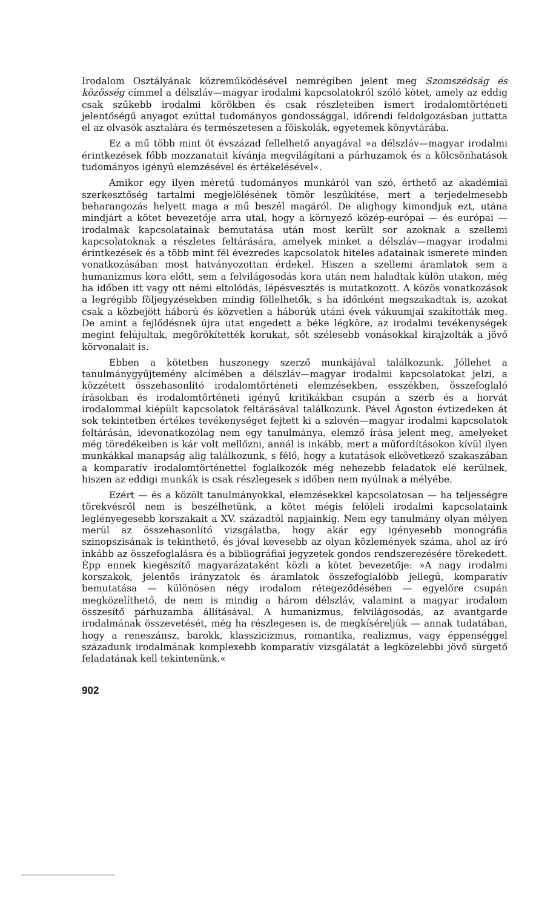Irodalom Osztályának közreműködésével nemrégiben jelent meg Szomszédság és közösség címmel a délszláv—magyar irodalmi kapcsolatokról szóló kötet, amely az eddig csak szűkebb irodalmi körökben és csak részleteiben ismert irodalomtörténeti jelentőségű anyagot ezúttal tudományos gondossággal, időrendi feldolgozásban juttatta el az olvasók asztalára és természetesen a főiskolák, egyetemek könyvtárába.
Ez a mű több mint öt évszázad fellelhető anyagával »a délszláv—magyar irodalmi érintkezések főbb mozzanatait kívánja megvilágítani a párhuzamok és a kölcsönhatások tudományos igényű elemzésével és értékelésével«.
Amikor egy ilyen méretű tudományos munkáról van szó, érthető az akadémiai szerkesztőség tartalmi megjelölésének tömör leszűkítése, mert a terjedelmesebb beharangozás helyett maga a mű beszél magáról. De alighogy kimondjuk ezt, utána mindjárt a kötet bevezetője arra utal, hogy a környező közép-európai — és európai — irodalmak kapcsolatainak bemutatása után most került sor azoknak a szellemi kapcsolatoknak a részletes feltárására, amelyek minket a délszláv—magyar irodalmi érintkezések és a több mint fél évezredes kapcsolatok hiteles adatainak ismerete minden vonatkozásában most hatványozottan érdekel. Hiszen a szellemi áramlatok sem a humanizmus kora előtt, sem a felvilágosodás kora után nem haladtak külön utakon, még ha időben itt vagy ott némi eltolódás, lépésvesztés is mutatkozott. A közös vonatkozások a legrégibb följegyzésekben mindig föllelhetők, s ha időnként megszakadtak is, azokat csak a közbejött háború és közvetlen a háborúk utáni évek vákuumjai szakították meg. De amint a fejlődésnek újra utat engedett a béke légköre, az irodalmi tevékenységek megint felújultak, megörökítették korukat, sőt szélesebb vonásokkal kirajzolták a jövő körvonalait is.
Ebben a kötetben huszonegy szerző munkájával találkozunk. Jóllehet a tanulmánygyűjtemény alcímében a délszláv—magyar irodalmi kapcsolatokat jelzi, a közzétett összehasonlító irodalomtörténeti elemzésekben, esszékben, összefoglaló írásokban és irodalomtörténeti igényű kritikákban csupán a szerb és a horvát irodalommal kiépült kapcsolatok feltárásával találkozunk. Pável Ágoston évtizedeken át sok tekintetben értékes tevékenységet fejtett ki a szlovén—magyar irodalmi kapcsolatok feltárásán, idevonatkozólag nem egy tanulmánya, elemző írása jelent meg, amelyeket még töredékeiben is kár volt mellőzni, annál is inkább, mert a műfordításokon kívül ilyen munkákkal manapság alig találkozunk, s félő, hogy a kutatások elkövetkező szakaszában a komparatív irodalomtörténettel foglalkozók még nehezebb feladatok elé kerülnek, hiszen az eddigi munkák is csak részlegesek s időben nem nyúlnak a mélyébe.
Ezért — és a közölt tanulmányokkal, elemzésekkel kapcsolatosan — ha teljességre törekvésről nem is beszélhetünk, a kötet mégis felöleli irodalmi kapcsolataink leglényegesebb korszakait a XV. századtól napjainkig. Nem egy tanulmány olyan mélyen merül az összehasonlító vizsgálatba, hogy akár egy igényesebb monográfia szinopszisának is tekinthető, és jóval kevesebb az olyan közlemények száma, ahol az író inkább az összefoglalásra és a bibliográfiai jegyzetek gondos rendszerezésére törekedett. Épp ennek kiegészítő magyarázataként közli a kötet bevezetője: »A nagy irodalmi korszakok, jelentős irányzatok és áramlatok összefoglalóbb jellegű, komparatív bemutatása — különösen négy irodalom rétegeződésében — egyelőre csupán megközelíthető, de nem is mindig a három délszláv, valamint a magyar irodalom összesítő párhuzamba állításával. A humanizmus, felvilágosodás, az avantgarde irodalmának összevetését, még ha részlegesen is, de megkíséreljük — annak tudatában, hogy a reneszánsz, barokk, klasszicizmus, romantika, realizmus, vagy éppenséggel századunk irodalmának komplexebb komparatív vizsgálatát a legközelebbi jövő sürgető feladatának kell tekintenünk.«
902